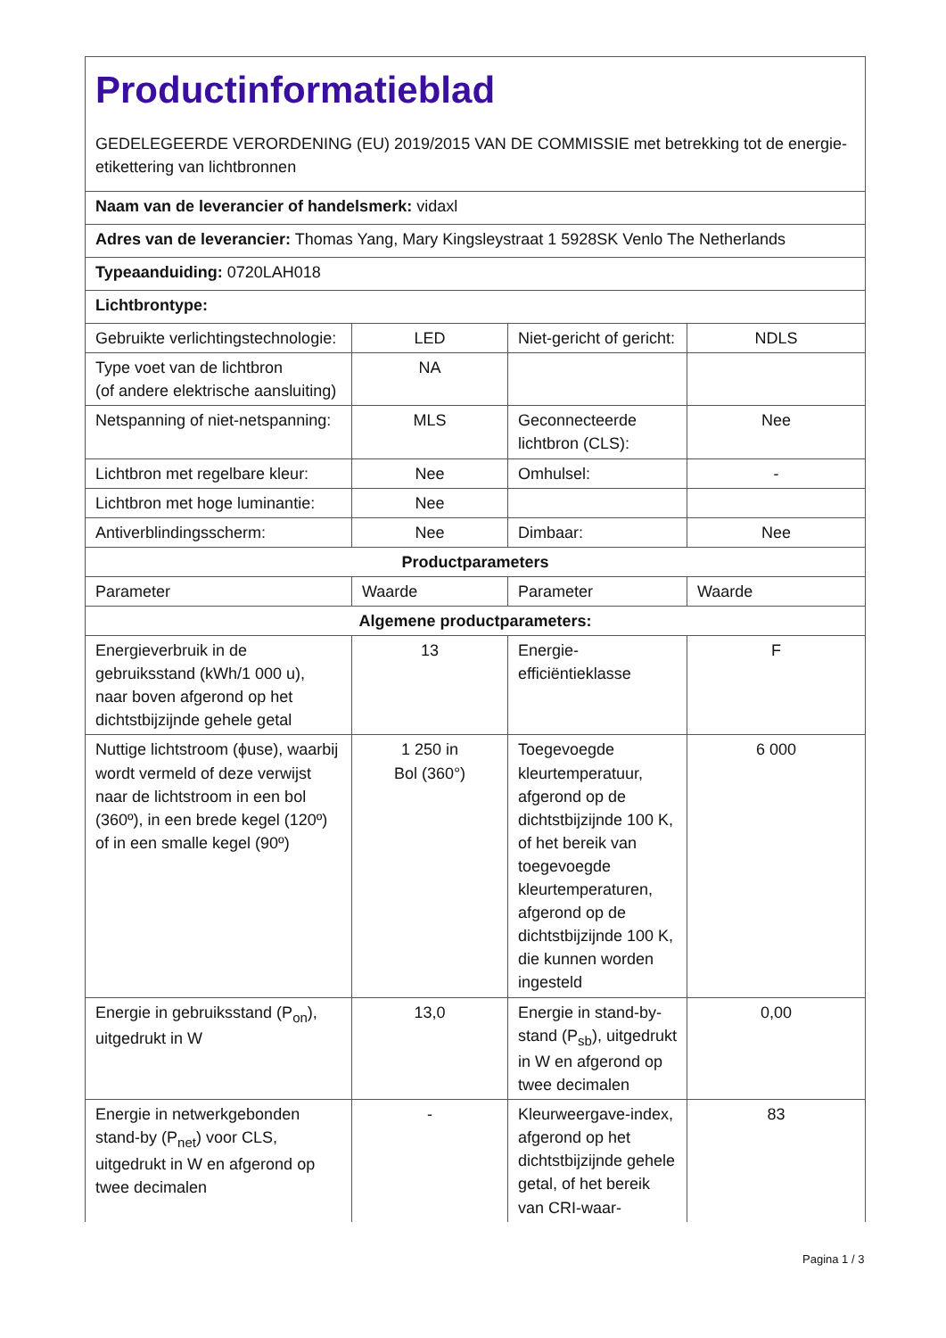| Productinformatieblad GEDELEGEERDE VERORDENING (EU) 2019/2015 VAN DE COMMISSIE met betrekking tot de energie-etikettering van lichtbronnen | | | |
| Naam van de leverancier of handelsmerk: vidaxl | | | |
| Adres van de leverancier: Thomas Yang, Mary Kingsleystraat 1 5928SK Venlo The Netherlands | | | |
| Typeaanduiding: 0720LAH018 | | | |
| Lichtbrontype: | | | |
| Gebruikte verlichtingstechnologie: | LED | Niet-gericht of gericht: | NDLS |
| Type voet van de lichtbron (of andere elektrische aansluiting) | NA | | |
| Netspanning of niet-netspanning: | MLS | Geconnecteerde lichtbron (CLS): | Nee |
| Lichtbron met regelbare kleur: | Nee | Omhulsel: | - |
| Lichtbron met hoge luminantie: | Nee | | |
| Antiverblindingsscherm: | Nee | Dimbaar: | Nee |
| Productparameters | | | |
| Parameter | Waarde | Parameter | Waarde |
| Algemene productparameters: | | | |
| Energieverbruik in de gebruiksstand (kWh/1 000 u), naar boven afgerond op het dichtstbijzijnde gehele getal | 13 | Energie-efficiëntieklasse | F |
| Nuttige lichtstroom (ϕuse), waarbij wordt vermeld of deze verwijst naar de lichtstroom in een bol (360º), in een brede kegel (120º) of in een smalle kegel (90º) | 1 250 in Bol (360°) | Toegevoegde kleurtemperatuur, afgerond op de dichtstbijzijnde 100 K, of het bereik van toegevoegde kleurtemperaturen, afgerond op de dichtstbijzijnde 100 K, die kunnen worden ingesteld | 6 000 |
| Energie in gebruiksstand (P<sub>on</sub>), uitgedrukt in W | 13,0 | Energie in stand-by-stand (P<sub>sb</sub>), uitgedrukt in W en afgerond op twee decimalen | 0,00 |
| Energie in netwerkgebonden stand-by (P<sub>net</sub>) voor CLS, uitgedrukt in W en afgerond op twee decimalen | - | Kleurweergave-index, afgerond op het dichtstbijzijnde gehele getal, of het bereik van CRI-waar- | 83 |
Pagina 1 / 3